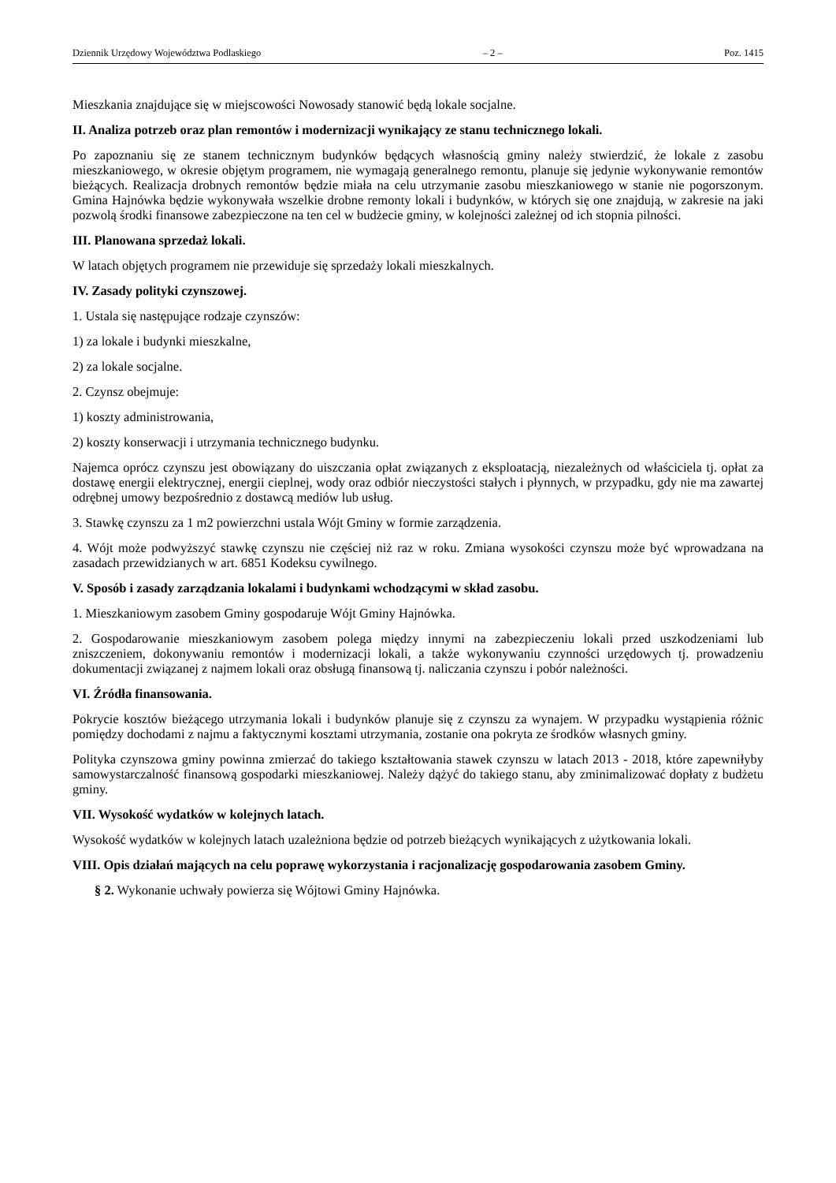Dziennik Urzędowy Województwa Podlaskiego – 2 – Poz. 1415
Mieszkania znajdujące się w miejscowości Nowosady stanowić będą lokale socjalne.
II. Analiza potrzeb oraz plan remontów i modernizacji wynikający ze stanu technicznego lokali.
Po zapoznaniu się ze stanem technicznym budynków będących własnością gminy należy stwierdzić, że lokale z zasobu mieszkaniowego, w okresie objętym programem, nie wymagają generalnego remontu, planuje się jedynie wykonywanie remontów bieżących. Realizacja drobnych remontów będzie miała na celu utrzymanie zasobu mieszkaniowego w stanie nie pogorszonym. Gmina Hajnówka będzie wykonywała wszelkie drobne remonty lokali i budynków, w których się one znajdują, w zakresie na jaki pozwolą środki finansowe zabezpieczone na ten cel w budżecie gminy, w kolejności zależnej od ich stopnia pilności.
III. Planowana sprzedaż lokali.
W latach objętych programem nie przewiduje się sprzedaży lokali mieszkalnych.
IV. Zasady polityki czynszowej.
1. Ustala się następujące rodzaje czynszów:
1) za lokale i budynki mieszkalne,
2) za lokale socjalne.
2. Czynsz obejmuje:
1) koszty administrowania,
2) koszty konserwacji i utrzymania technicznego budynku.
Najemca oprócz czynszu jest obowiązany do uiszczania opłat związanych z eksploatacją, niezależnych od właściciela tj. opłat za dostawę energii elektrycznej, energii cieplnej, wody oraz odbiór nieczystości stałych i płynnych, w przypadku, gdy nie ma zawartej odrębnej umowy bezpośrednio z dostawcą mediów lub usług.
3. Stawkę czynszu za 1 m2 powierzchni ustala Wójt Gminy w formie zarządzenia.
4. Wójt może podwyższyć stawkę czynszu nie częściej niż raz w roku. Zmiana wysokości czynszu może być wprowadzana na zasadach przewidzianych w art. 6851 Kodeksu cywilnego.
V. Sposób i zasady zarządzania lokalami i budynkami wchodzącymi w skład zasobu.
1. Mieszkaniowym zasobem Gminy gospodaruje Wójt Gminy Hajnówka.
2. Gospodarowanie mieszkaniowym zasobem polega między innymi na zabezpieczeniu lokali przed uszkodzeniami lub zniszczeniem, dokonywaniu remontów i modernizacji lokali, a także wykonywaniu czynności urzędowych tj. prowadzeniu dokumentacji związanej z najmem lokali oraz obsługą finansową tj. naliczania czynszu i pobór należności.
VI. Źródła finansowania.
Pokrycie kosztów bieżącego utrzymania lokali i budynków planuje się z czynszu za wynajem. W przypadku wystąpienia różnic pomiędzy dochodami z najmu a faktycznymi kosztami utrzymania, zostanie ona pokryta ze środków własnych gminy.
Polityka czynszowa gminy powinna zmierzać do takiego kształtowania stawek czynszu w latach 2013 - 2018, które zapewniłyby samowystarczalność finansową gospodarki mieszkaniowej. Należy dążyć do takiego stanu, aby zminimalizować dopłaty z budżetu gminy.
VII. Wysokość wydatków w kolejnych latach.
Wysokość wydatków w kolejnych latach uzależniona będzie od potrzeb bieżących wynikających z użytkowania lokali.
VIII. Opis działań mających na celu poprawę wykorzystania i racjonalizację gospodarowania zasobem Gminy.
§ 2. Wykonanie uchwały powierza się Wójtowi Gminy Hajnówka.